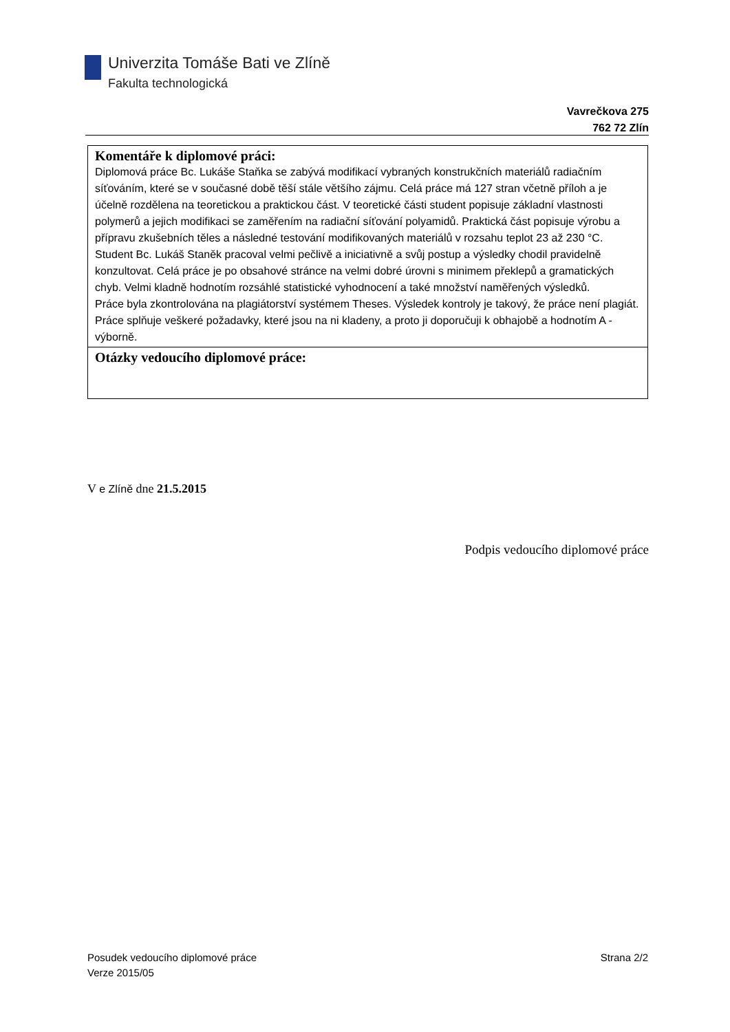Univerzita Tomáše Bati ve Zlíně
Fakulta technologická
Vavrečkova 275
762 72 Zlín
| Komentáře k diplomové práci: Diplomová práce Bc. Lukáše Staňka se zabývá modifikací vybraných konstrukčních materiálů radiačním síťováním, které se v současné době těší stále většího zájmu. Celá práce má 127 stran včetně příloh a je účelně rozdělena na teoretickou a praktickou část. V teoretické části student popisuje základní vlastnosti polymerů a jejich modifikaci se zaměřením na radiační síťování polyamidů. Praktická část popisuje výrobu a přípravu zkušebních těles a následné testování modifikovaných materiálů v rozsahu teplot 23 až 230 °C. Student Bc. Lukáš Staněk pracoval velmi pečlivě a iniciativně a svůj postup a výsledky chodil pravidelně konzultovat. Celá práce je po obsahové stránce na velmi dobré úrovni s minimem překlepů a gramatických chyb. Velmi kladně hodnotím rozsáhlé statistické vyhodnocení a také množství naměřených výsledků. Práce byla zkontrolována na plagiátorství systémem Theses. Výsledek kontroly je takový, že práce není plagiát. Práce splňuje veškeré požadavky, které jsou na ni kladeny, a proto ji doporučuji k obhajobě a hodnotím A - výborně. |
| Otázky vedoucího diplomové práce: |
V e Zlíně dne 21.5.2015
Podpis vedoucího diplomové práce
Posudek vedoucího diplomové práce
Verze 2015/05
Strana 2/2